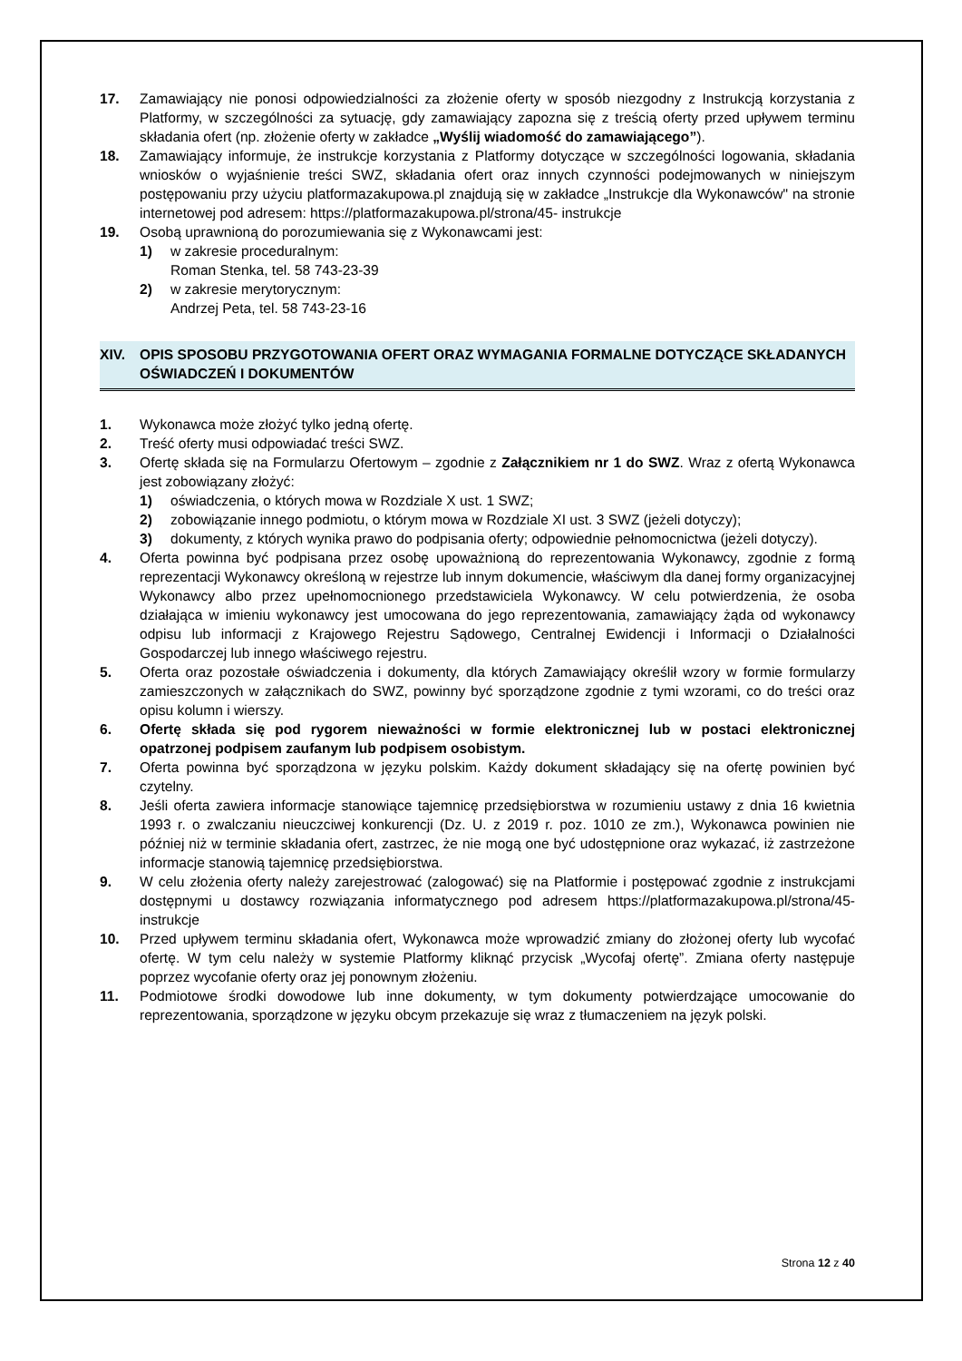17. Zamawiający nie ponosi odpowiedzialności za złożenie oferty w sposób niezgodny z Instrukcją korzystania z Platformy, w szczególności za sytuację, gdy zamawiający zapozna się z treścią oferty przed upływem terminu składania ofert (np. złożenie oferty w zakładce „Wyślij wiadomość do zamawiającego”).
18. Zamawiający informuje, że instrukcje korzystania z Platformy dotyczące w szczególności logowania, składania wniosków o wyjaśnienie treści SWZ, składania ofert oraz innych czynności podejmowanych w niniejszym postępowaniu przy użyciu platformazakupowa.pl znajdują się w zakładce „Instrukcje dla Wykonawców" na stronie internetowej pod adresem: https://platformazakupowa.pl/strona/45- instrukcje
19. Osobą uprawnioną do porozumiewania się z Wykonawcami jest:
1) w zakresie proceduralnym:
Roman Stenka, tel. 58 743-23-39
2) w zakresie merytorycznym:
Andrzej Peta, tel. 58 743-23-16
XIV. OPIS SPOSOBU PRZYGOTOWANIA OFERT ORAZ WYMAGANIA FORMALNE DOTYCZĄCE SKŁADANYCH OŚWIADCZEŃ I DOKUMENTÓW
1. Wykonawca może złożyć tylko jedną ofertę.
2. Treść oferty musi odpowiadać treści SWZ.
3. Ofertę składa się na Formularzu Ofertowym – zgodnie z Załącznikiem nr 1 do SWZ. Wraz z ofertą Wykonawca jest zobowiązany złożyć:
1) oświadczenia, o których mowa w Rozdziale X ust. 1 SWZ;
2) zobowiązanie innego podmiotu, o którym mowa w Rozdziale XI ust. 3 SWZ (jeżeli dotyczy);
3) dokumenty, z których wynika prawo do podpisania oferty; odpowiednie pełnomocnictwa (jeżeli dotyczy).
4. Oferta powinna być podpisana przez osobę upoważnioną do reprezentowania Wykonawcy, zgodnie z formą reprezentacji Wykonawcy określoną w rejestrze lub innym dokumencie, właściwym dla danej formy organizacyjnej Wykonawcy albo przez upełnomocnionego przedstawiciela Wykonawcy. W celu potwierdzenia, że osoba działająca w imieniu wykonawcy jest umocowana do jego reprezentowania, zamawiający żąda od wykonawcy odpisu lub informacji z Krajowego Rejestru Sądowego, Centralnej Ewidencji i Informacji o Działalności Gospodarczej lub innego właściwego rejestru.
5. Oferta oraz pozostałe oświadczenia i dokumenty, dla których Zamawiający określił wzory w formie formularzy zamieszczonych w załącznikach do SWZ, powinny być sporządzone zgodnie z tymi wzorami, co do treści oraz opisu kolumn i wierszy.
6. Ofertę składa się pod rygorem nieważności w formie elektronicznej lub w postaci elektronicznej opatrzonej podpisem zaufanym lub podpisem osobistym.
7. Oferta powinna być sporządzona w języku polskim. Każdy dokument składający się na ofertę powinien być czytelny.
8. Jeśli oferta zawiera informacje stanowiące tajemnicę przedsiębiorstwa w rozumieniu ustawy z dnia 16 kwietnia 1993 r. o zwalczaniu nieuczciwej konkurencji (Dz. U. z 2019 r. poz. 1010 ze zm.), Wykonawca powinien nie później niż w terminie składania ofert, zastrzec, że nie mogą one być udostępnione oraz wykazać, iż zastrzeżone informacje stanowią tajemnicę przedsiębiorstwa.
9. W celu złożenia oferty należy zarejestrować (zalogować) się na Platformie i postępować zgodnie z instrukcjami dostępnymi u dostawcy rozwiązania informatycznego pod adresem https://platformazakupowa.pl/strona/45- instrukcje
10. Przed upływem terminu składania ofert, Wykonawca może wprowadzić zmiany do złożonej oferty lub wycofać ofertę. W tym celu należy w systemie Platformy kliknąć przycisk „Wycofaj ofertę”. Zmiana oferty następuje poprzez wycofanie oferty oraz jej ponownym złożeniu.
11. Podmiotowe środki dowodowe lub inne dokumenty, w tym dokumenty potwierdzające umocowanie do reprezentowania, sporządzone w języku obcym przekazuje się wraz z tłumaczeniem na język polski.
Strona 12 z 40